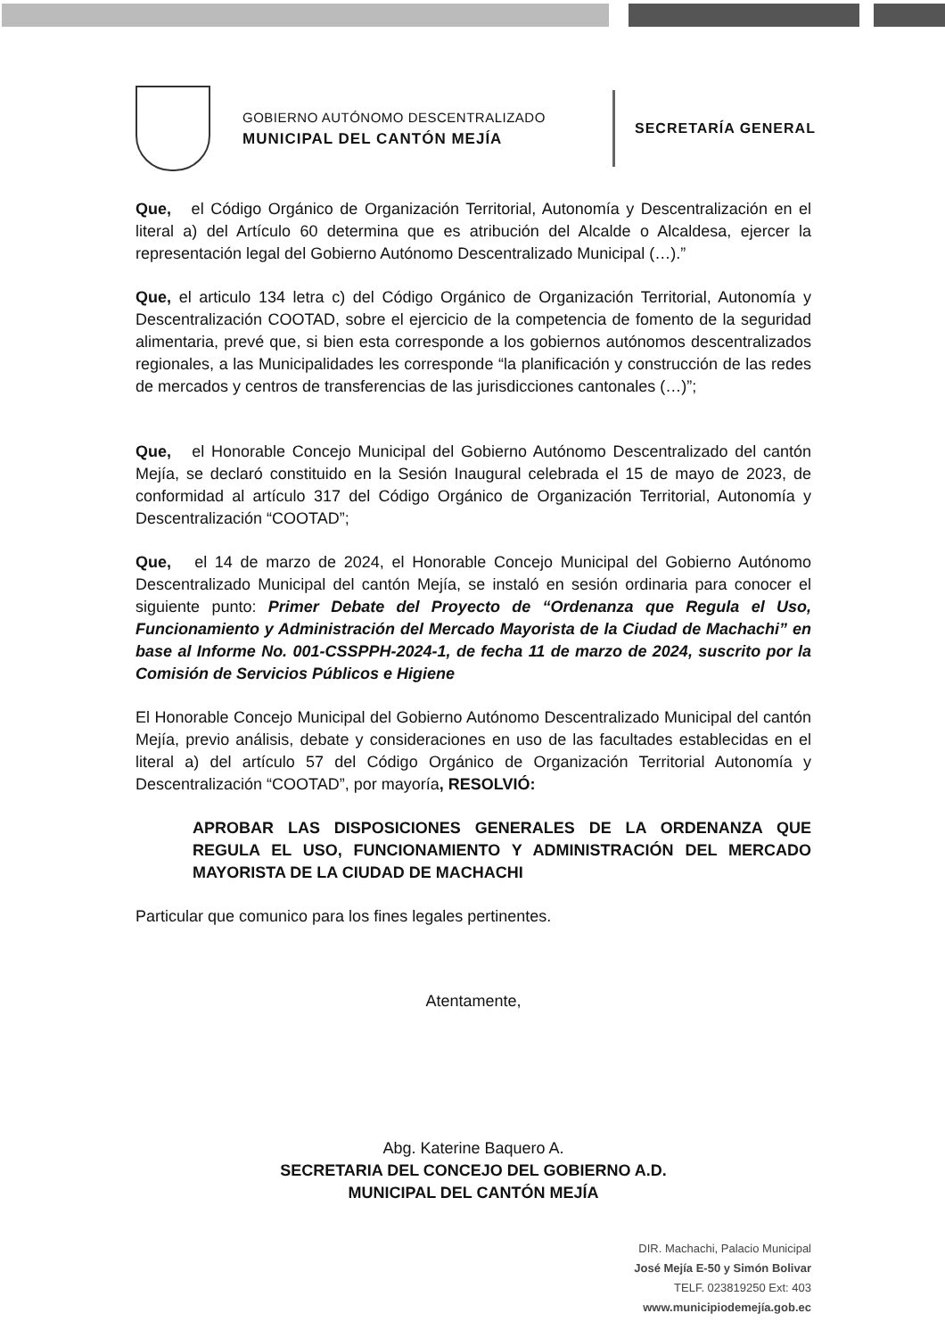GOBIERNO AUTÓNOMO DESCENTRALIZADO
MUNICIPAL DEL CANTÓN MEJÍA
SECRETARÍA GENERAL
Que, el Código Orgánico de Organización Territorial, Autonomía y Descentralización en el literal a) del Artículo 60 determina que es atribución del Alcalde o Alcaldesa, ejercer la representación legal del Gobierno Autónomo Descentralizado Municipal (…).”
Que, el articulo 134 letra c) del Código Orgánico de Organización Territorial, Autonomía y Descentralización COOTAD, sobre el ejercicio de la competencia de fomento de la seguridad alimentaria, prevé que, si bien esta corresponde a los gobiernos autónomos descentralizados regionales, a las Municipalidades les corresponde “la planificación y construcción de las redes de mercados y centros de transferencias de las jurisdicciones cantonales (…)”;
Que, el Honorable Concejo Municipal del Gobierno Autónomo Descentralizado del cantón Mejía, se declaró constituido en la Sesión Inaugural celebrada el 15 de mayo de 2023, de conformidad al artículo 317 del Código Orgánico de Organización Territorial, Autonomía y Descentralización “COOTAD”;
Que, el 14 de marzo de 2024, el Honorable Concejo Municipal del Gobierno Autónomo Descentralizado Municipal del cantón Mejía, se instaló en sesión ordinaria para conocer el siguiente punto: Primer Debate del Proyecto de “Ordenanza que Regula el Uso, Funcionamiento y Administración del Mercado Mayorista de la Ciudad de Machachi” en base al Informe No. 001-CSSPPH-2024-1, de fecha 11 de marzo de 2024, suscrito por la Comisión de Servicios Públicos e Higiene
El Honorable Concejo Municipal del Gobierno Autónomo Descentralizado Municipal del cantón Mejía, previo análisis, debate y consideraciones en uso de las facultades establecidas en el literal a) del artículo 57 del Código Orgánico de Organización Territorial Autonomía y Descentralización “COOTAD”, por mayoría, RESOLVIÓ:
APROBAR LAS DISPOSICIONES GENERALES DE LA ORDENANZA QUE REGULA EL USO, FUNCIONAMIENTO Y ADMINISTRACIÓN DEL MERCADO MAYORISTA DE LA CIUDAD DE MACHACHI
Particular que comunico para los fines legales pertinentes.
Atentamente,
Abg. Katerine Baquero A.
SECRETARIA DEL CONCEJO DEL GOBIERNO A.D.
MUNICIPAL DEL CANTÓN MEJÍA
DIR. Machachi, Palacio Municipal
José Mejía E-50 y Simón Bolivar
TELF. 023819250 Ext: 403
www.municipiodemejía.gob.ec